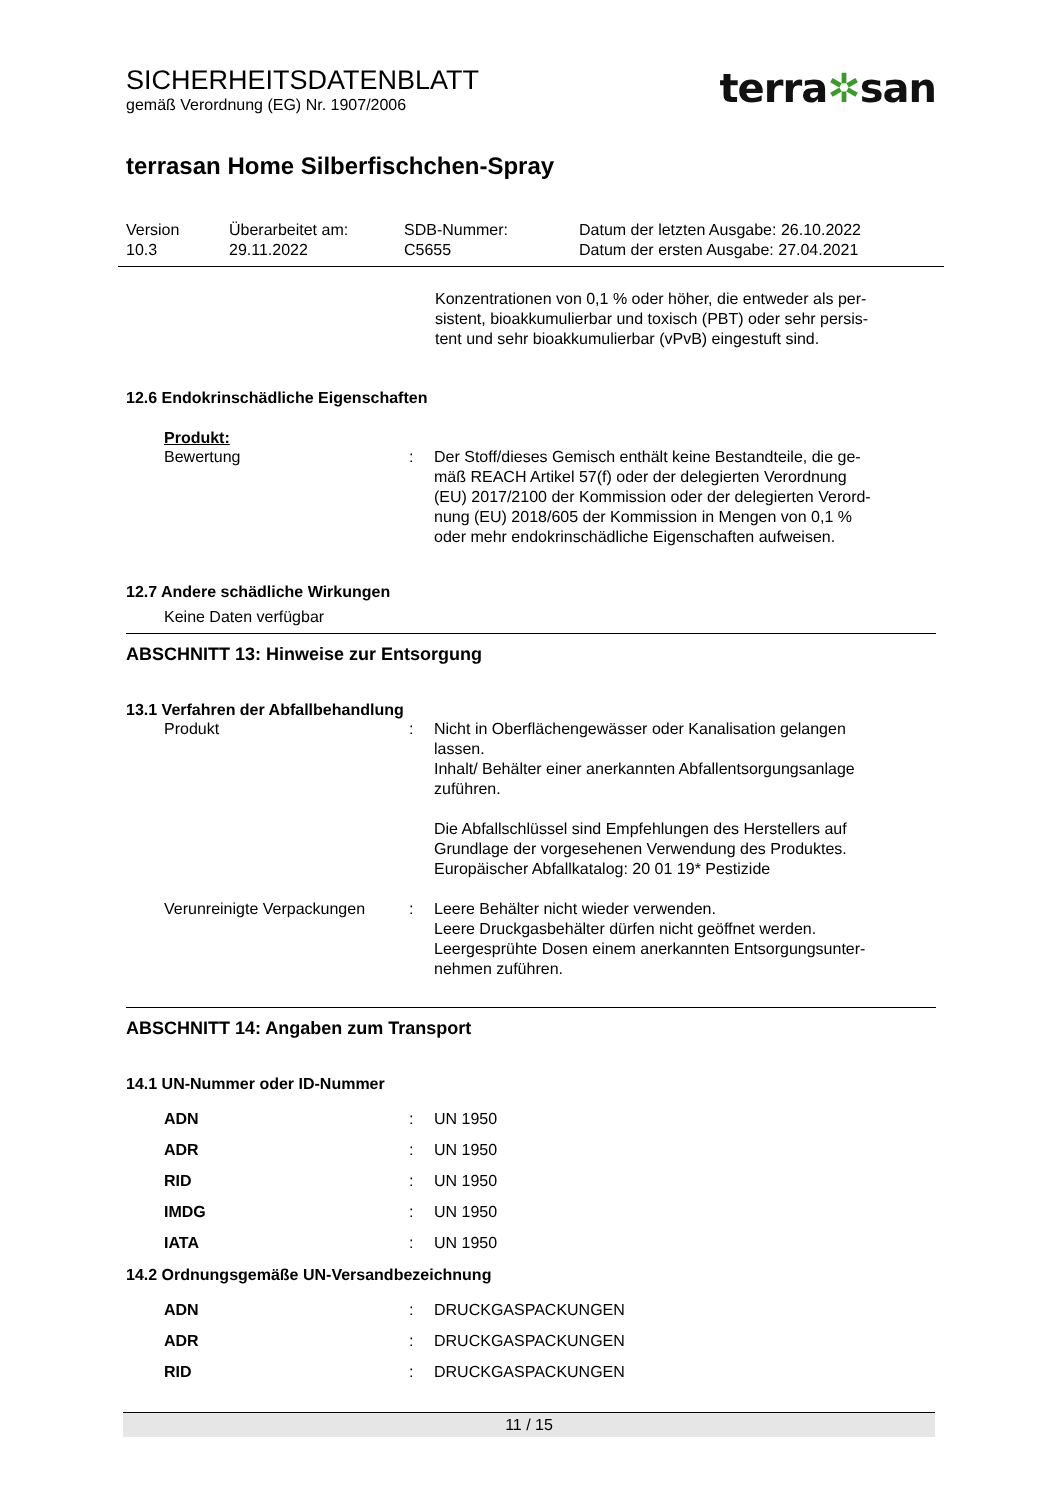terra✲san
SICHERHEITSDATENBLATT
gemäß Verordnung (EG) Nr. 1907/2006
terrasan Home Silberfischchen-Spray
| Version 10.3 | Überarbeitet am: 29.11.2022 | SDB-Nummer: C5655 | Datum der letzten Ausgabe: 26.10.2022 Datum der ersten Ausgabe: 27.04.2021 |
Konzentrationen von 0,1 % oder höher, die entweder als per-
sistent, bioakkumulierbar und toxisch (PBT) oder sehr persis-
tent und sehr bioakkumulierbar (vPvB) eingestuft sind.
12.6 Endokrinschädliche Eigenschaften
Produkt:
| Bewertung | : | Der Stoff/dieses Gemisch enthält keine Bestandteile, die ge- mäß REACH Artikel 57(f) oder der delegierten Verordnung (EU) 2017/2100 der Kommission oder der delegierten Verord- nung (EU) 2018/605 der Kommission in Mengen von 0,1 % oder mehr endokrinschädliche Eigenschaften aufweisen. |
12.7 Andere schädliche Wirkungen
Keine Daten verfügbar
ABSCHNITT 13: Hinweise zur Entsorgung
13.1 Verfahren der Abfallbehandlung
| Produkt | : | Nicht in Oberflächengewässer oder Kanalisation gelangen lassen. Inhalt/ Behälter einer anerkannten Abfallentsorgungsanlage zuführen. Die Abfallschlüssel sind Empfehlungen des Herstellers auf Grundlage der vorgesehenen Verwendung des Produktes. Europäischer Abfallkatalog: 20 01 19* Pestizide |
| Verunreinigte Verpackungen | : | Leere Behälter nicht wieder verwenden. Leere Druckgasbehälter dürfen nicht geöffnet werden. Leergesprühte Dosen einem anerkannten Entsorgungsunter- nehmen zuführen. |
ABSCHNITT 14: Angaben zum Transport
14.1 UN-Nummer oder ID-Nummer
| ADN | : | UN 1950 |
| ADR | : | UN 1950 |
| RID | : | UN 1950 |
| IMDG | : | UN 1950 |
| IATA | : | UN 1950 |
14.2 Ordnungsgemäße UN-Versandbezeichnung
| ADN | : | DRUCKGASPACKUNGEN |
| ADR | : | DRUCKGASPACKUNGEN |
| RID | : | DRUCKGASPACKUNGEN |
11 / 15